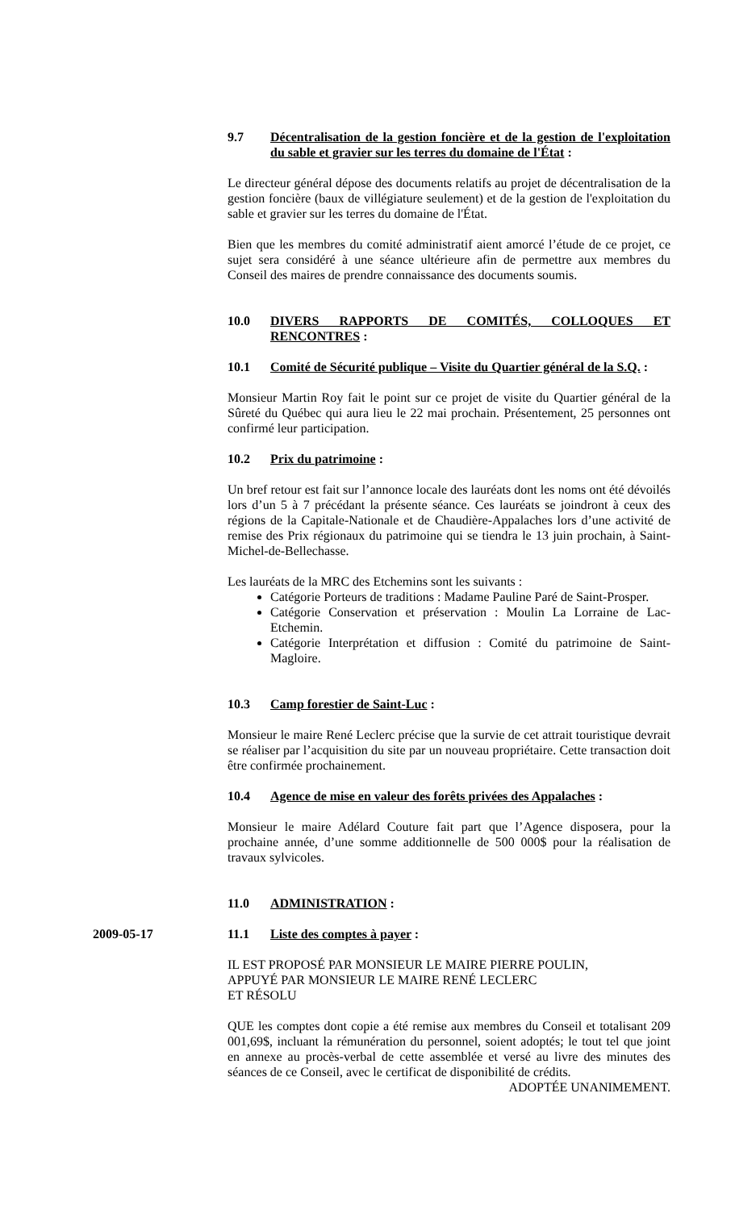9.7 Décentralisation de la gestion foncière et de la gestion de l'exploitation du sable et gravier sur les terres du domaine de l'État :
Le directeur général dépose des documents relatifs au projet de décentralisation de la gestion foncière (baux de villégiature seulement) et de la gestion de l'exploitation du sable et gravier sur les terres du domaine de l'État.
Bien que les membres du comité administratif aient amorcé l’étude de ce projet, ce sujet sera considéré à une séance ultérieure afin de permettre aux membres du Conseil des maires de prendre connaissance des documents soumis.
10.0 DIVERS RAPPORTS DE COMITÉS, COLLOQUES ET RENCONTRES :
10.1 Comité de Sécurité publique – Visite du Quartier général de la S.Q. :
Monsieur Martin Roy fait le point sur ce projet de visite du Quartier général de la Sûreté du Québec qui aura lieu le 22 mai prochain. Présentement, 25 personnes ont confirmé leur participation.
10.2 Prix du patrimoine :
Un bref retour est fait sur l’annonce locale des lauréats dont les noms ont été dévoilés lors d’un 5 à 7 précédant la présente séance. Ces lauréats se joindront à ceux des régions de la Capitale-Nationale et de Chaudière-Appalaches lors d’une activité de remise des Prix régionaux du patrimoine qui se tiendra le 13 juin prochain, à Saint-Michel-de-Bellechasse.
Les lauréats de la MRC des Etchemins sont les suivants :
Catégorie Porteurs de traditions : Madame Pauline Paré de Saint-Prosper.
Catégorie Conservation et préservation : Moulin La Lorraine de Lac-Etchemin.
Catégorie Interprétation et diffusion : Comité du patrimoine de Saint-Magloire.
10.3 Camp forestier de Saint-Luc :
Monsieur le maire René Leclerc précise que la survie de cet attrait touristique devrait se réaliser par l’acquisition du site par un nouveau propriétaire. Cette transaction doit être confirmée prochainement.
10.4 Agence de mise en valeur des forêts privées des Appalaches :
Monsieur le maire Adélard Couture fait part que l’Agence disposera, pour la prochaine année, d’une somme additionnelle de 500 000$ pour la réalisation de travaux sylvicoles.
11.0 ADMINISTRATION :
2009-05-17 11.1 Liste des comptes à payer :
IL EST PROPOSÉ PAR MONSIEUR LE MAIRE PIERRE POULIN,
APPUYÉ PAR MONSIEUR LE MAIRE RENÉ LECLERC
ET RÉSOLU
QUE les comptes dont copie a été remise aux membres du Conseil et totalisant 209 001,69$, incluant la rémunération du personnel, soient adoptés; le tout tel que joint en annexe au procès-verbal de cette assemblée et versé au livre des minutes des séances de ce Conseil, avec le certificat de disponibilité de crédits.
ADOPTÉE UNANIMEMENT.